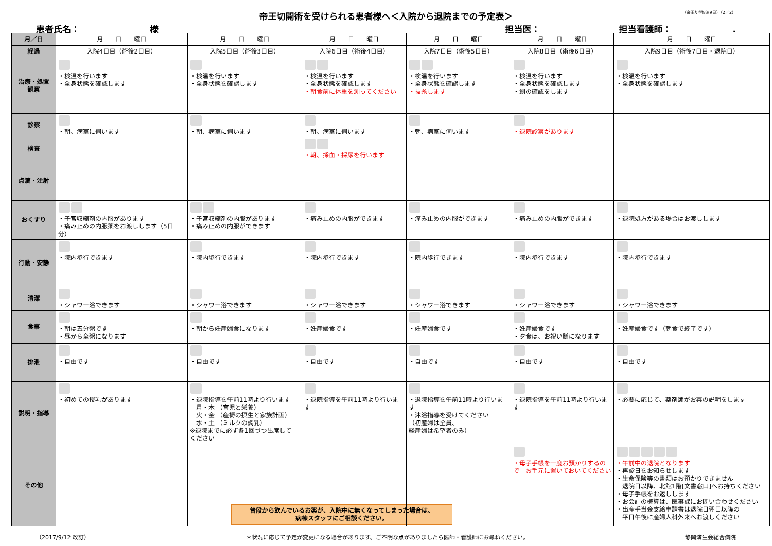（帝王切開8泊9日）（2／2）
帝王切開術を受けられる患者様へ＜入院から退院までの予定表＞
患者氏名：　　　　　　　　様 担当医：　　　　　　　　　担当看護師：　　　　　　　.
| 月／日 | 月 日 曜日 | 月 日 曜日 | 月 日 曜日 | 月 日 曜日 | 月 日 曜日 | 月 日 曜日 |
| 経過 | 入院4日目（術後2日目） | 入院5日目（術後3日目） | 入院6日目（術後4日目） | 入院7日目（術後5日目） | 入院8日目（術後6日目） | 入院9日目（術後7日目・退院日） |
| 治療・処置 観察 | ・検温を行います ・全身状態を確認します | ・検温を行います ・全身状態を確認します | ・検温を行います ・全身状態を確認します ・朝食前に体重を測ってください | ・検温を行います ・全身状態を確認します ・抜糸します | ・検温を行います ・全身状態を確認します ・創の確認をします | ・検温を行います ・全身状態を確認します |
| 診察 | ・朝、病室に伺います | ・朝、病室に伺います | ・朝、病室に伺います | ・朝、病室に伺います | ・退院診察があります | |
| 検査 | | | ・朝、採血・採尿を行います | | | |
| 点滴・注射 | | | | | | |
| おくすり | ・子宮収縮剤の内服があります ・痛み止めの内服薬をお渡しします（5日分） | ・子宮収縮剤の内服があります ・痛み止めの内服ができます | ・痛み止めの内服ができます | ・痛み止めの内服ができます | ・痛み止めの内服ができます | ・退院処方がある場合はお渡しします |
| 行動・安静 | ・院内歩行できます | ・院内歩行できます | ・院内歩行できます | ・院内歩行できます | ・院内歩行できます | ・院内歩行できます |
| 清潔 | ・シャワー浴できます | ・シャワー浴できます | ・シャワー浴できます | ・シャワー浴できます | ・シャワー浴できます | ・シャワー浴できます |
| 食事 | ・朝は五分粥です ・昼から全粥になります | ・朝から妊産婦食になります | ・妊産婦食です | ・妊産婦食です | ・妊産婦食です ・夕食は、お祝い膳になります | ・妊産婦食です（朝食で終了です） |
| 排泄 | ・自由です | ・自由です | ・自由です | ・自由です | ・自由です | ・自由です |
| 説明・指導 | ・初めての授乳があります | ・退院指導を午前11時より行います 月・木 （育児と栄養） 火・金 （産褥の摂生と家族計画） 水・土 （ミルクの調乳） ※退院までに必ず各1回づつ出席して ください | ・退院指導を午前11時より行います | ・退院指導を午前11時より行います ・沐浴指導を受けてください （初産婦は全員、 経産婦は希望者のみ） | ・退院指導を午前11時より行います | ・必要に応じて、薬剤師がお薬の説明をします |
| その他 | | 普段から飲んでいるお薬が、入院中に無くなってしまった場合は、 病棟スタッフにご相談ください。 | | | ・母子手帳を一度お預かりするので お手元に置いておいてください | ・午前中の退院となります ・再診日をお知らせします ・生命保険等の書類はお預かりできません 退院日以降、北館1階[文書窓口]へお持ちください ・母子手帳をお返しします ・お会計の概算は、医事課にお問い合わせください ・出産手当金支給申請書は退院日翌日以降の 平日午後に産婦人科外来へお渡しください |
（2017/9/12 改訂） ＊状況に応じて予定が変更になる場合があります。ご不明な点がありましたら医師・看護師にお尋ねください。 静岡済生会総合病院